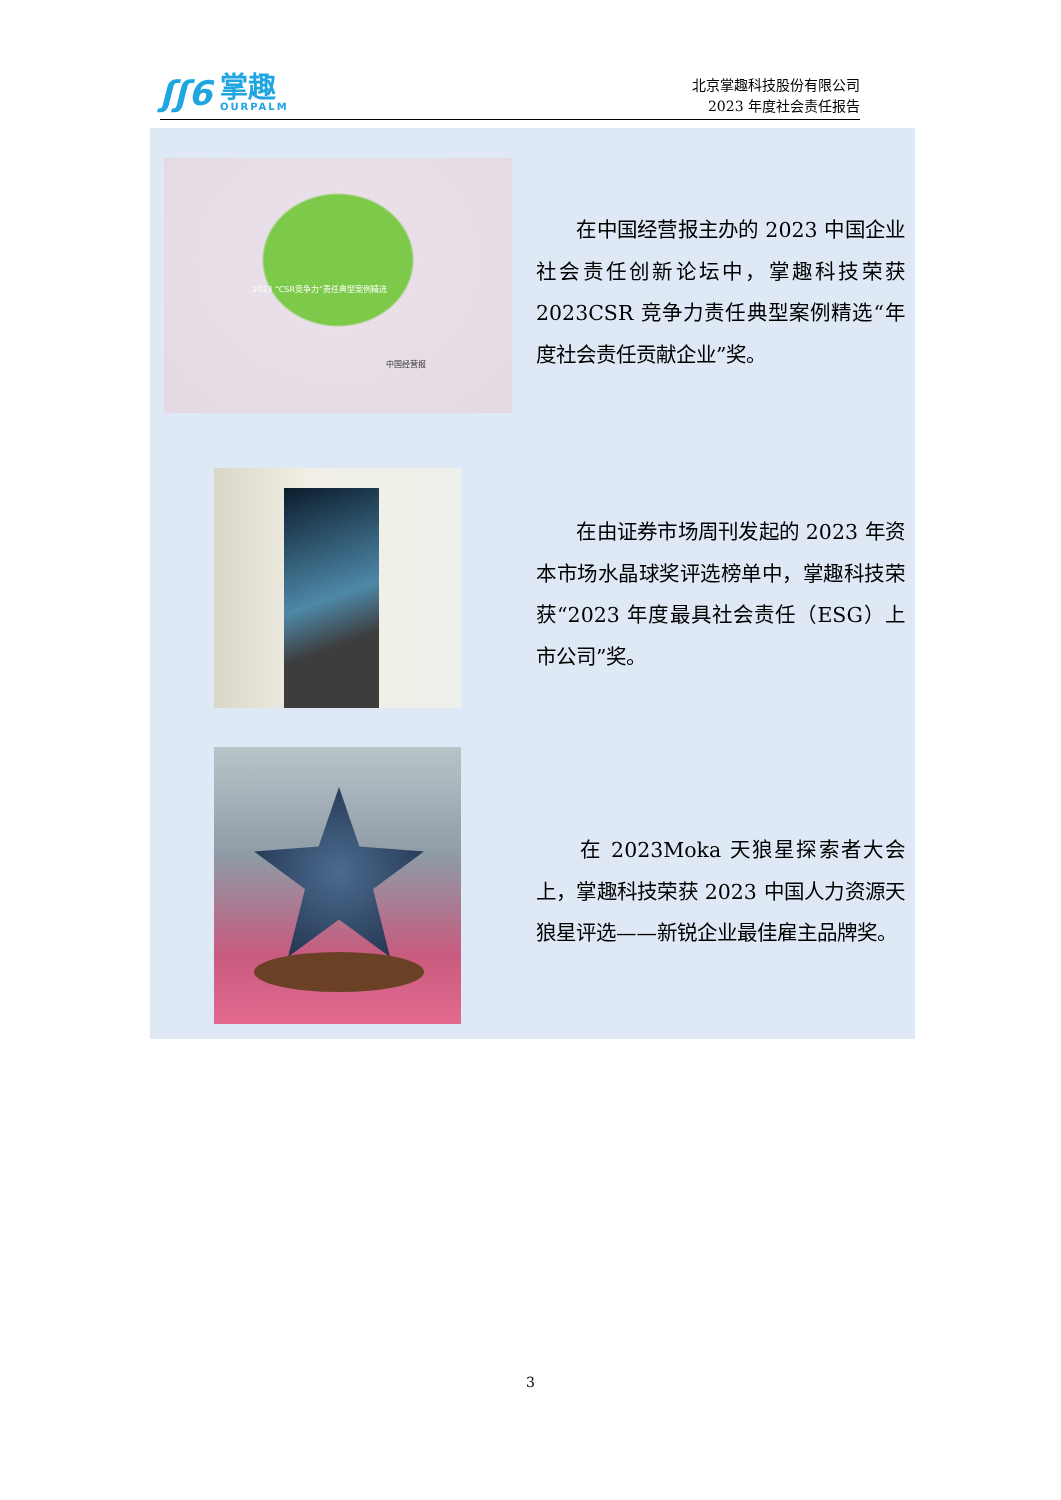ʃʃ6
掌趣
OURPALM
北京掌趣科技股份有限公司
2023 年度社会责任报告
2023 “CSR竞争力”责任典型案例精选
中国经营报
　　在中国经营报主办的 2023 中国企业社会责任创新论坛中，掌趣科技荣获 2023CSR 竞争力责任典型案例精选“年度社会责任贡献企业”奖。
　　在由证券市场周刊发起的 2023 年资本市场水晶球奖评选榜单中，掌趣科技荣获“2023 年度最具社会责任（ESG）上市公司”奖。
　　在 2023Moka 天狼星探索者大会上，掌趣科技荣获 2023 中国人力资源天狼星评选——新锐企业最佳雇主品牌奖。
3